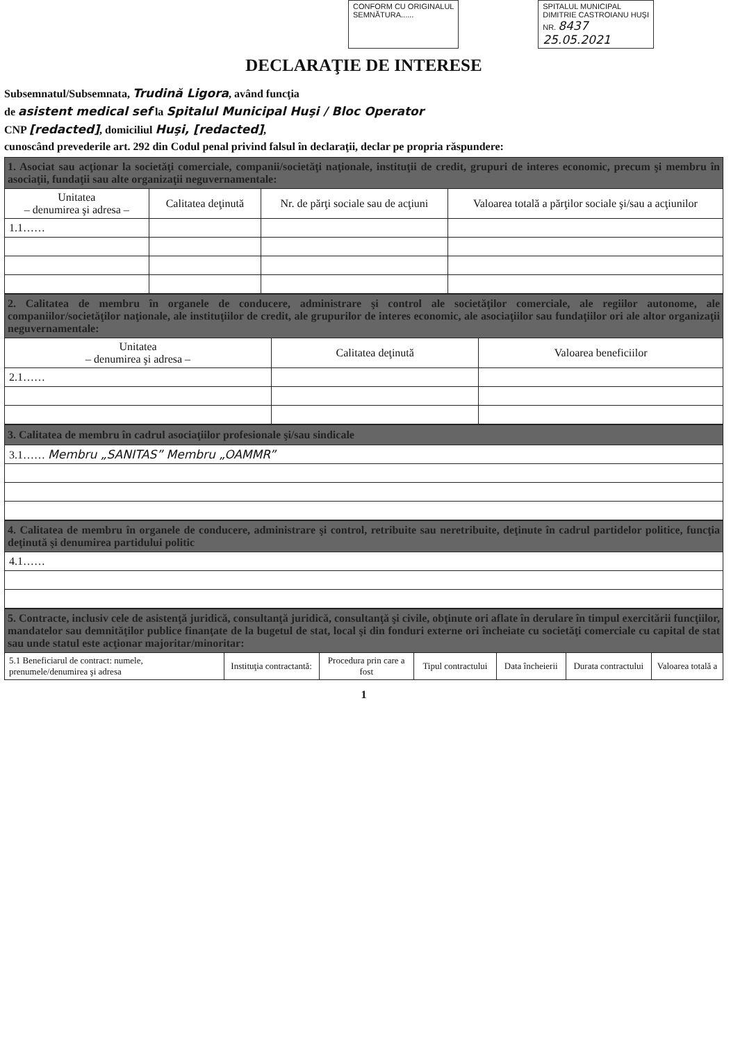CONFORM CU ORIGINALUL
SEMNĂTURA......
SPITALUL MUNICIPAL
DIMITRIE CASTROIANU HUŞI
NR. 8437
25.05.2021
DECLARAŢIE DE INTERESE
Subsemnatul/Subsemnata, Trudină Ligora, având funcţia
de asistent medical sef la Spitalul Municipal Huşi / Bloc Operator
CNP [redacted], domiciliul Huşi, [redacted],
cunoscând prevederile art. 292 din Codul penal privind falsul în declaraţii, declar pe propria răspundere:
| 1. Asociat sau acţionar la societăţi comerciale, companii/societăţi naţionale, instituţii de credit, grupuri de interes economic, precum şi membru în asociaţii, fundaţii sau alte organizaţii neguvernamentale: | | | |
| Unitatea – denumirea şi adresa – | Calitatea deţinută | Nr. de părţi sociale sau de acţiuni | Valoarea totală a părţilor sociale şi/sau a acţiunilor |
| 1.1…… | | | |
| 2. Calitatea de membru în organele de conducere, administrare şi control ale societăţilor comerciale, ale regiilor autonome, ale companiilor/societăţilor naţionale, ale instituţiilor de credit, ale grupurilor de interes economic, ale asociaţiilor sau fundaţiilor ori ale altor organizaţii neguvernamentale: | | |
| Unitatea – denumirea şi adresa – | Calitatea deţinută | Valoarea beneficiilor |
| 2.1…… | | |
| 3. Calitatea de membru în cadrul asociaţiilor profesionale şi/sau sindicale |
| 3.1…… Membru „SANITAS” Membru „OAMMR” |
| 4. Calitatea de membru în organele de conducere, administrare şi control, retribuite sau neretribuite, deţinute în cadrul partidelor politice, funcţia deţinută şi denumirea partidului politic |
| 4.1…… |
| 5. Contracte, inclusiv cele de asistenţă juridică, consultanţă juridică, consultanţă şi civile, obţinute ori aflate în derulare în timpul exercitării funcţiilor, mandatelor sau demnităţilor publice finanţate de la bugetul de stat, local şi din fonduri externe ori încheiate cu societăţi comerciale cu capital de stat sau unde statul este acţionar majoritar/minoritar: | | | | | | |
| 5.1 Beneficiarul de contract: numele, prenumele/denumirea şi adresa | Instituţia contractantă: | Procedura prin care a fost | Tipul contractului | Data încheierii | Durata contractului | Valoarea totală a |
1